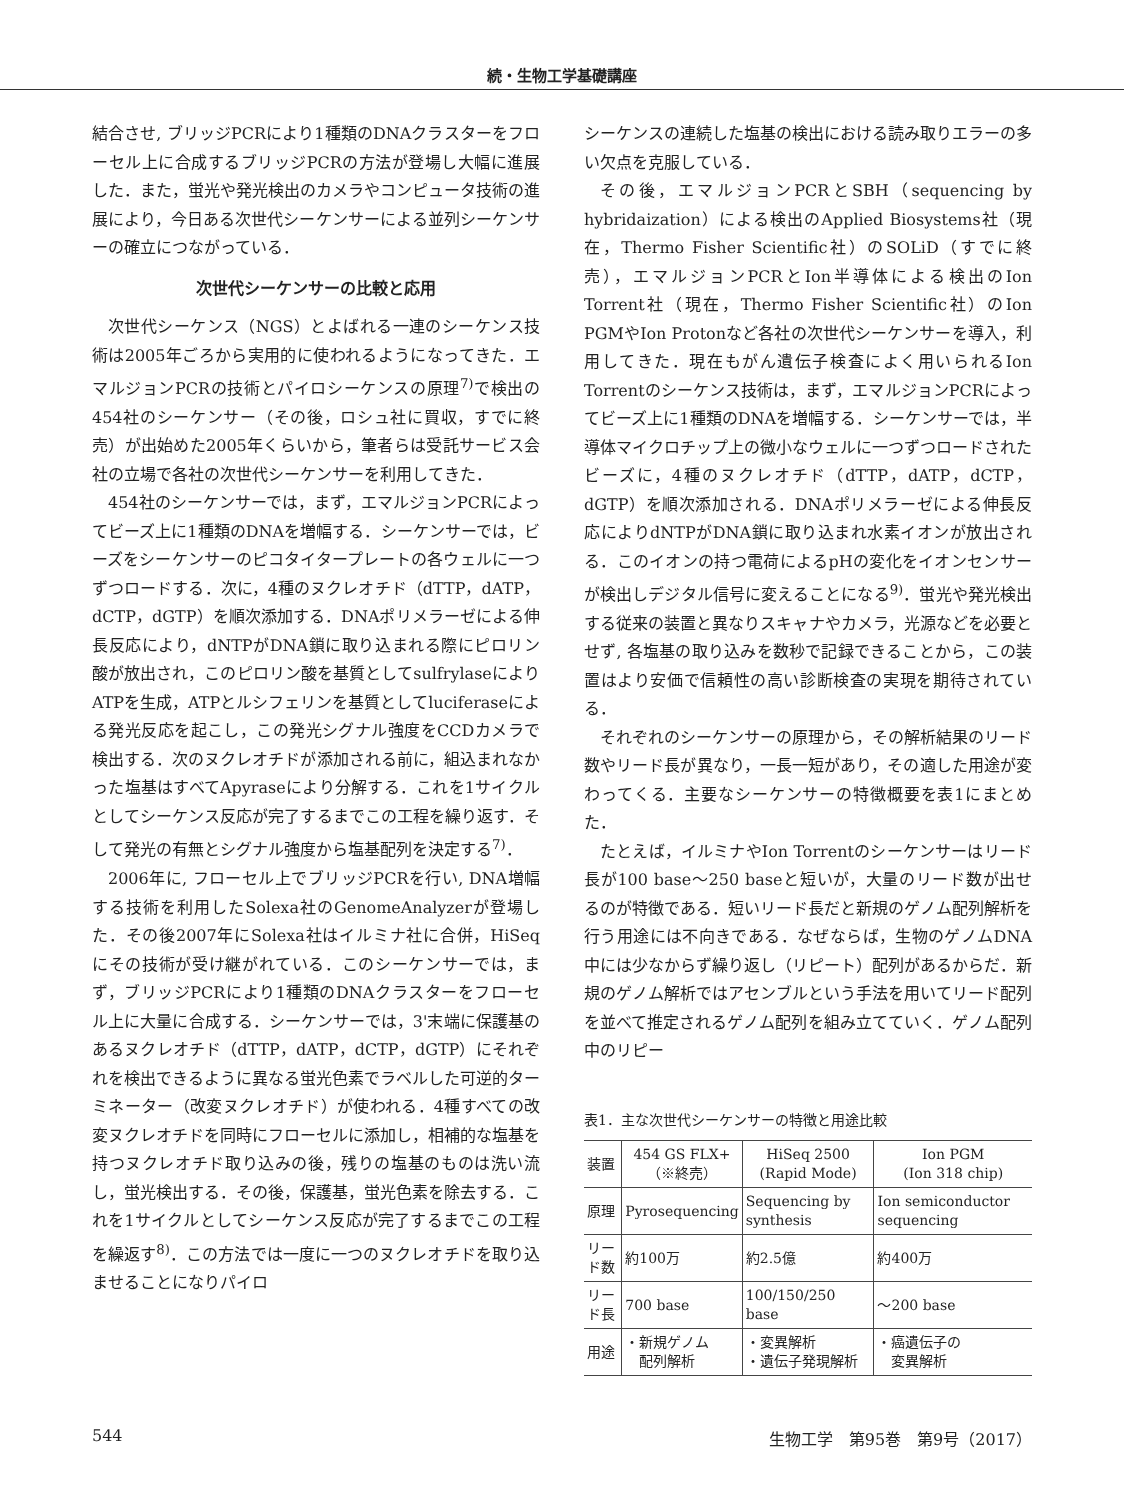続・生物工学基礎講座
結合させ, ブリッジPCRにより1種類のDNAクラスターをフローセル上に合成するブリッジPCRの方法が登場し大幅に進展した．また，蛍光や発光検出のカメラやコンピュータ技術の進展により，今日ある次世代シーケンサーによる並列シーケンサーの確立につながっている．
次世代シーケンサーの比較と応用
次世代シーケンス（NGS）とよばれる一連のシーケンス技術は2005年ごろから実用的に使われるようになってきた．エマルジョンPCRの技術とパイロシーケンスの原理<sup>7)</sup>で検出の454社のシーケンサー（その後，ロシュ社に買収，すでに終売）が出始めた2005年くらいから，筆者らは受託サービス会社の立場で各社の次世代シーケンサーを利用してきた．
454社のシーケンサーでは，まず，エマルジョンPCRによってビーズ上に1種類のDNAを増幅する．シーケンサーでは，ビーズをシーケンサーのピコタイタープレートの各ウェルに一つずつロードする．次に，4種のヌクレオチド（dTTP，dATP，dCTP，dGTP）を順次添加する．DNAポリメラーゼによる伸長反応により，dNTPがDNA鎖に取り込まれる際にピロリン酸が放出され，このピロリン酸を基質としてsulfrylaseによりATPを生成，ATPとルシフェリンを基質としてluciferaseによる発光反応を起こし，この発光シグナル強度をCCDカメラで検出する．次のヌクレオチドが添加される前に，組込まれなかった塩基はすべてApyraseにより分解する．これを1サイクルとしてシーケンス反応が完了するまでこの工程を繰り返す．そして発光の有無とシグナル強度から塩基配列を決定する<sup>7)</sup>．
2006年に, フローセル上でブリッジPCRを行い, DNA増幅する技術を利用したSolexa社のGenomeAnalyzerが登場した．その後2007年にSolexa社はイルミナ社に合併，HiSeqにその技術が受け継がれている．このシーケンサーでは，まず，ブリッジPCRにより1種類のDNAクラスターをフローセル上に大量に合成する．シーケンサーでは，3'末端に保護基のあるヌクレオチド（dTTP，dATP，dCTP，dGTP）にそれぞれを検出できるように異なる蛍光色素でラベルした可逆的ターミネーター（改変ヌクレオチド）が使われる．4種すべての改変ヌクレオチドを同時にフローセルに添加し，相補的な塩基を持つヌクレオチド取り込みの後，残りの塩基のものは洗い流し，蛍光検出する．その後，保護基，蛍光色素を除去する．これを1サイクルとしてシーケンス反応が完了するまでこの工程を繰返す<sup>8)</sup>．この方法では一度に一つのヌクレオチドを取り込ませることになりパイロ
シーケンスの連続した塩基の検出における読み取りエラーの多い欠点を克服している．
その後，エマルジョンPCRとSBH（sequencing by hybridaization）による検出のApplied Biosystems社（現在，Thermo Fisher Scientific社）のSOLiD（すでに終売），エマルジョンPCRとIon半導体による検出のIon Torrent社（現在，Thermo Fisher Scientific社）のIon PGMやIon Protonなど各社の次世代シーケンサーを導入，利用してきた．現在もがん遺伝子検査によく用いられるIon Torrentのシーケンス技術は，まず，エマルジョンPCRによってビーズ上に1種類のDNAを増幅する．シーケンサーでは，半導体マイクロチップ上の微小なウェルに一つずつロードされたビーズに，4種のヌクレオチド（dTTP，dATP，dCTP，dGTP）を順次添加される．DNAポリメラーゼによる伸長反応によりdNTPがDNA鎖に取り込まれ水素イオンが放出される．このイオンの持つ電荷によるpHの変化をイオンセンサーが検出しデジタル信号に変えることになる<sup>9)</sup>．蛍光や発光検出する従来の装置と異なりスキャナやカメラ，光源などを必要とせず, 各塩基の取り込みを数秒で記録できることから，この装置はより安価で信頼性の高い診断検査の実現を期待されている．
それぞれのシーケンサーの原理から，その解析結果のリード数やリード長が異なり，一長一短があり，その適した用途が変わってくる．主要なシーケンサーの特徴概要を表1にまとめた．
たとえば，イルミナやIon Torrentのシーケンサーはリード長が100 base～250 baseと短いが，大量のリード数が出せるのが特徴である．短いリード長だと新規のゲノム配列解析を行う用途には不向きである．なぜならば，生物のゲノムDNA中には少なからず繰り返し（リピート）配列があるからだ．新規のゲノム解析ではアセンブルという手法を用いてリード配列を並べて推定されるゲノム配列を組み立てていく．ゲノム配列中のリピー
表1．主な次世代シーケンサーの特徴と用途比較
| 装置 | 454 GS FLX+ （※終売） | HiSeq 2500 (Rapid Mode) | Ion PGM (Ion 318 chip) |
| --- | --- | --- | --- |
| 原理 | Pyrosequencing | Sequencing by synthesis | Ion semiconductor sequencing |
| リード数 | 約100万 | 約2.5億 | 約400万 |
| リード長 | 700 base | 100/150/250 base | ～200 base |
| 用途 | ・新規ゲノム 配列解析 | ・変異解析 ・遺伝子発現解析 | ・癌遺伝子の 変異解析 |
544 生物工学　第95巻　第9号（2017）